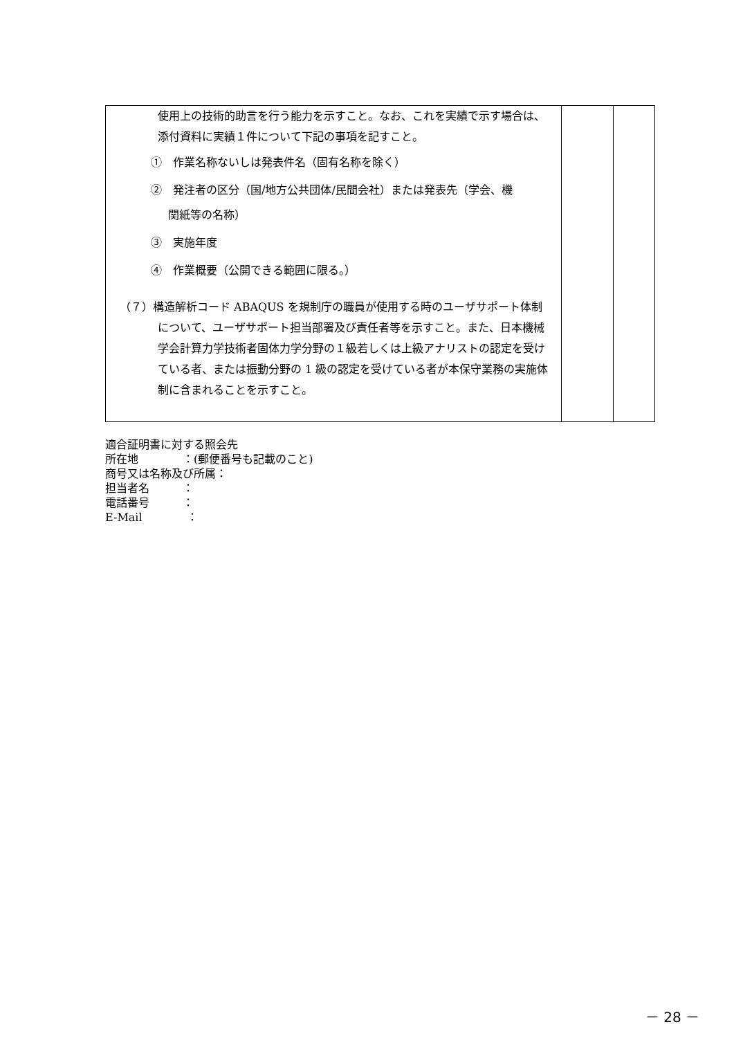| 使用上の技術的助言を行う能力を示すこと。なお、これを実績で示す場合は、添付資料に実績１件について下記の事項を記すこと。 ① 作業名称ないしは発表件名（固有名称を除く） ② 発注者の区分（国/地方公共団体/民間会社）または発表先（学会、機 関紙等の名称） ③ 実施年度 ④ 作業概要（公開できる範囲に限る。） （７）構造解析コード ABAQUS を規制庁の職員が使用する時のユーザサポート体制について、ユーザサポート担当部署及び責任者等を示すこと。また、日本機械学会計算力学技術者固体力学分野の１級若しくは上級アナリストの認定を受けている者、または振動分野の 1 級の認定を受けている者が本保守業務の実施体制に含まれることを示すこと。 | | |
適合証明書に対する照会先
所在地　　　　：(郵便番号も記載のこと)
商号又は名称及び所属：
担当者名　　　：
電話番号　　　：
E-Mail　　　　：
－ 28 －